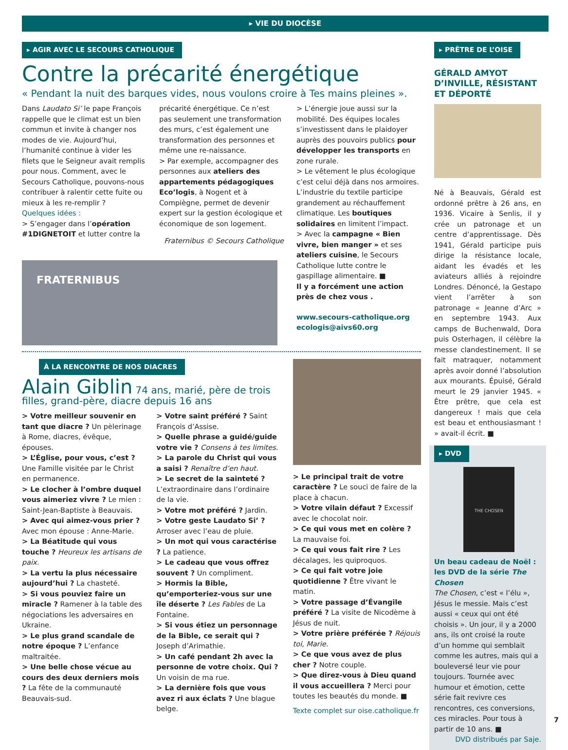▸ VIE DU DIOCÈSE
▸ AGIR AVEC LE SECOURS CATHOLIQUE
Contre la précarité énergétique
« Pendant la nuit des barques vides, nous voulons croire à Tes mains pleines ».
Dans Laudato Si’ le pape François rappelle que le climat est un bien commun et invite à changer nos modes de vie. Aujourd’hui, l’humanité continue à vider les filets que le Seigneur avait remplis pour nous. Comment, avec le Secours Catholique, pouvons-nous contribuer à ralentir cette fuite ou mieux à les re-remplir ?
Quelques idées :
> S’engager dans l’opération #1DIGNETOIT et lutter contre la
précarité énergétique. Ce n’est pas seulement une transformation des murs, c’est également une transformation des personnes et même une re-naissance.
> Par exemple, accompagner des personnes aux ateliers des appartements pédagogiques Eco’logis, à Nogent et à Compiègne, permet de devenir expert sur la gestion écologique et économique de son logement.
Fraternibus © Secours Catholique
> L’énergie joue aussi sur la mobilité. Des équipes locales s’investissent dans le plaidoyer auprès des pouvoirs publics pour développer les transports en zone rurale.
> Le vêtement le plus écologique c’est celui déjà dans nos armoires. L’industrie du textile participe grandement au réchauffement climatique. Les boutiques solidaires en limitent l’impact.
> Avec la campagne « Bien vivre, bien manger » et ses ateliers cuisine, le Secours Catholique lutte contre le gaspillage alimentaire. ■
Il y a forcément une action près de chez vous .
www.secours-catholique.org
ecologis@aivs60.org
FRATERNIBUS
À LA RENCONTRE DE NOS DIACRES
Alain Giblin 74 ans, marié, père de trois filles, grand-père, diacre depuis 16 ans
> Votre meilleur souvenir en tant que diacre ? Un pèlerinage à Rome, diacres, évêque, épouses.
> L’Église, pour vous, c’est ? Une Famille visitée par le Christ en permanence.
> Le clocher à l’ombre duquel vous aimeriez vivre ? Le mien : Saint-Jean-Baptiste à Beauvais.
> Avec qui aimez-vous prier ? Avec mon épouse : Anne-Marie.
> La Béatitude qui vous touche ? Heureux les artisans de paix.
> La vertu la plus nécessaire aujourd’hui ? La chasteté.
> Si vous pouviez faire un miracle ? Ramener à la table des négociations les adversaires en Ukraine.
> Le plus grand scandale de notre époque ? L’enfance maltraitée.
> Une belle chose vécue au cours des deux derniers mois ? La fête de la communauté Beauvais-sud.
> Votre saint préféré ? Saint François d’Assise.
> Quelle phrase a guidé/guide votre vie ? Consens à tes limites.
> La parole du Christ qui vous a saisi ? Renaître d’en haut.
> Le secret de la sainteté ? L’extraordinaire dans l’ordinaire de la vie.
> Votre mot préféré ? Jardin.
> Votre geste Laudato Si’ ? Arroser avec l’eau de pluie.
> Un mot qui vous caractérise ? La patience.
> Le cadeau que vous offrez souvent ? Un compliment.
> Hormis la Bible, qu’emporteriez-vous sur une île déserte ? Les Fables de La Fontaine.
> Si vous étiez un personnage de la Bible, ce serait qui ? Joseph d’Arimathie.
> Un café pendant 2h avec la personne de votre choix. Qui ? Un voisin de ma rue.
> La dernière fois que vous avez ri aux éclats ? Une blague belge.
> Le principal trait de votre caractère ? Le souci de faire de la place à chacun.
> Votre vilain défaut ? Excessif avec le chocolat noir.
> Ce qui vous met en colère ? La mauvaise foi.
> Ce qui vous fait rire ? Les décalages, les quiproquos.
> Ce qui fait votre joie quotidienne ? Être vivant le matin.
> Votre passage d’Évangile préféré ? La visite de Nicodème à Jésus de nuit.
> Votre prière préférée ? Réjouis toi, Marie.
> Ce que vous avez de plus cher ? Notre couple.
> Que direz-vous à Dieu quand il vous accueillera ? Merci pour toutes les beautés du monde. ■
Texte complet sur oise.catholique.fr
▸ PRÊTRE DE L’OISE
GÉRALD AMYOT D’INVILLE, RÉSISTANT ET DÉPORTÉ
Né à Beauvais, Gérald est ordonné prêtre à 26 ans, en 1936. Vicaire à Senlis, il y crée un patronage et un centre d’apprentissage. Dès 1941, Gérald participe puis dirige la résistance locale, aidant les évadés et les aviateurs alliés à rejoindre Londres. Dénoncé, la Gestapo vient l’arrêter à son patronage « Jeanne d’Arc » en septembre 1943. Aux camps de Buchenwald, Dora puis Osterhagen, il célèbre la messe clandestinement. Il se fait matraquer, notamment après avoir donné l’absolution aux mourants. Épuisé, Gérald meurt le 29 janvier 1945. « Être prêtre, que cela est dangereux ! mais que cela est beau et enthousiasmant ! » avait-il écrit. ■
▸ DVD
THE CHOSEN
Un beau cadeau de Noël : les DVD de la série The Chosen
The Chosen, c’est « l’élu », Jésus le messie. Mais c’est aussi « ceux qui ont été choisis ». Un jour, il y a 2000 ans, ils ont croisé la route d’un homme qui semblait comme les autres, mais qui a bouleversé leur vie pour toujours. Tournée avec humour et émotion, cette série fait revivre ces rencontres, ces conversions, ces miracles. Pour tous à partir de 10 ans. ■
DVD distribués par Saje.
7